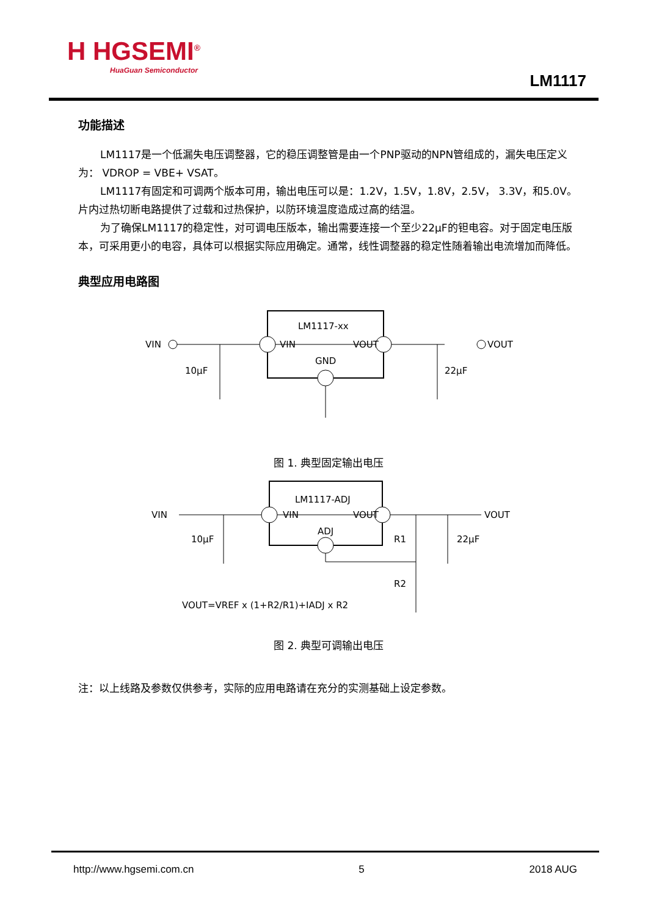H HGSEMI<sup>®</sup>
HuaGuan Semiconductor
LM1117
功能描述
LM1117是一个低漏失电压调整器，它的稳压调整管是由一个PNP驱动的NPN管组成的，漏失电压定义为： VDROP = VBE+ VSAT。
LM1117有固定和可调两个版本可用，输出电压可以是：1.2V，1.5V，1.8V，2.5V， 3.3V，和5.0V。片内过热切断电路提供了过载和过热保护，以防环境温度造成过高的结温。
为了确保LM1117的稳定性，对可调电压版本，输出需要连接一个至少22μF的钽电容。对于固定电压版本，可采用更小的电容，具体可以根据实际应用确定。通常，线性调整器的稳定性随着输出电流增加而降低。
典型应用电路图
VIN
LM1117-xx
VIN
VOUT
GND
VOUT
10µF
22µF
图 1. 典型固定输出电压
VIN
LM1117-ADJ
VIN
VOUT
ADJ
VOUT
10µF
22µF
R1
R2
VOUT=VREF x (1+R2/R1)+IADJ x R2
图 2. 典型可调输出电压
注：以上线路及参数仅供参考，实际的应用电路请在充分的实测基础上设定参数。
http://www.hgsemi.com.cn 5 2018 AUG